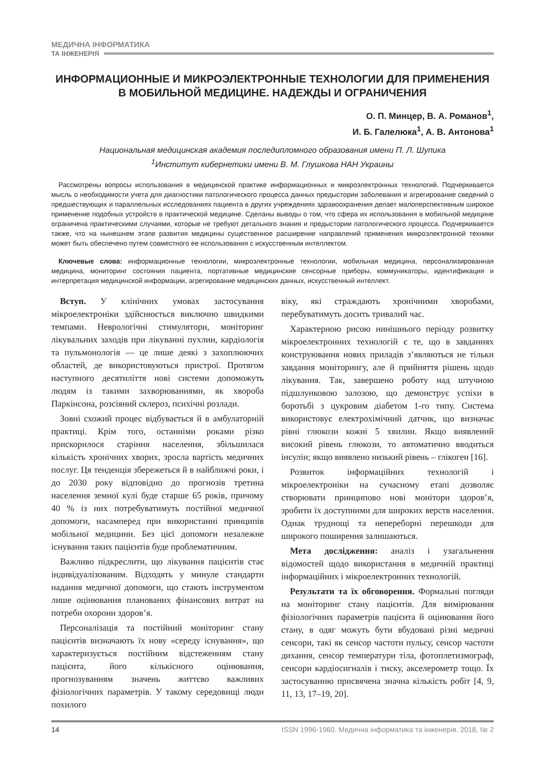МЕДИЧНА ІНФОРМАТИКА
ТА ІНЖЕНЕРІЯ
ИНФОРМАЦИОННЫЕ И МИКРОЭЛЕКТРОННЫЕ ТЕХНОЛОГИИ ДЛЯ ПРИМЕНЕНИЯ В МОБИЛЬНОЙ МЕДИЦИНЕ. НАДЕЖДЫ И ОГРАНИЧЕНИЯ
О. П. Минцер, В. А. Романов<sup>1</sup>,
И. Б. Галелюка<sup>1</sup>, А. В. Антонова<sup>1</sup>
Национальная медицинская академия последипломного образования имени П. Л. Шупика
<sup>1</sup> Институт кибернетики имени В. М. Глушкова НАН Украины
Рассмотрены вопросы использования в медицинской практике информационных и микроэлектронных технологий. Подчеркивается мысль о необходимости учета для диагностики патологического процесса данных предыстории заболевания и агрегирование сведений о предшествующих и параллельных исследованиях пациента в других учреждениях здравоохранения делает малоперспективным широкое применение подобных устройств в практической медицине. Сделаны выводы о том, что сфера их использования в мобильной медицине ограничена практическими случаями, которые не требуют детального знания и предыстории патологического процесса. Подчеркивается также, что на нынешнем этапе развития медицины существенное расширение направлений применения микроэлектронной техники может быть обеспечено путем совместного ее использования с искусственным интеллектом.
Ключевые слова: информационные технологии, микроэлектронные технологии, мобильная медицина, персонализированная медицина, мониторинг состояния пациента, портативные медицинские сенсорные приборы, коммуникаторы, идентификация и интерпретация медицинской информации, агрегирование медицинских данных, искусственный интеллект.
Вступ. У клінічних умовах застосування мікроелектроніки здійснюється виключно швидкими темпами. Неврологічні стимулятори, моніторинг лікувальних заходів при лікуванні пухлин, кардіологія та пульмонологія — це лише деякі з захоплюючих областей, де використовуються пристрої. Протягом наступного десятиліття нові системи допоможуть людям із такими захворюваннями, як хвороба Паркінсона, розсіяний склероз, психічні розлади.
Зовні схожий процес відбувається й в амбулаторній практиці. Крім того, останніми роками різко прискорилося старіння населення, збільшилася кількість хронічних хворих, зросла вартість медичних послуг. Ця тенденція збережеться й в найближчі роки, і до 2030 року відповідно до прогнозів третина населення земної кулі буде старше 65 років, причому 40 % із них потребуватимуть постійної медичної допомоги, насамперед при використанні принципів мобільної медицини. Без цієї допомоги незалежне існування таких пацієнтів буде проблематичним.
Важливо підкреслити, що лікування пацієнтів стає індивідуалізованим. Відходять у минуле стандарти надання медичної допомоги, що стають інструментом лише оцінювання планованих фінансових витрат на потреби охорони здоров’я.
Персоналізація та постійний моніторинг стану пацієнтів визначають їх нову «середу існування», що характеризується постійним відстеженням стану пацієнта, його кількісного оцінювання, прогнозуванням значень життєво важливих фізіологічних параметрів. У такому середовищі люди похилого
віку, які страждають хронічними хворобами, перебуватимуть досить тривалий час.
Характерною рисою нинішнього періоду розвитку мікроелектронних технологій є те, що в завданнях конструювання нових приладів з’являються не тільки завдання моніторингу, але й прийняття рішень щодо лікування. Так, завершено роботу над штучною підшлунковою залозою, що демонструє успіхи в боротьбі з цукровим діабетом 1-го типу. Система використовує електрохімічний датчик, що визначає рівні глюкози кожні 5 хвилин. Якщо виявлений високий рівень глюкози, то автоматично вводиться інсулін; якщо виявлено низький рівень – глікоген [16].
Розвиток інформаційних технологій і мікроелектроніки на сучасному етапі дозволяє створювати принципово нові монітори здоров’я, зробити їх доступними для широких верств населення. Однак труднощі та непереборні перешкоди для широкого поширення залишаються.
Мета дослідження: аналіз і узагальнення відомостей щодо використання в медичній практиці інформаційних і мікроелектронних технологій.
Результати та їх обговорення. Формальні погляди на моніторинг стану пацієнтів. Для вимірювання фізіологічних параметрів пацієнта й оцінювання його стану, в одяг можуть бути вбудовані різні медичні сенсори, такі як сенсор частоти пульсу, сенсор частоти дихання, сенсор температури тіла, фотоплетизмограф, сенсори кардіосигналів і тиску, акселерометр тощо. Їх застосуванню присвячена значна кількість робіт [4, 9, 11, 13, 17–19, 20].
14 ISSN 1996-1960. Медична інформатика та інженерія. 2018, № 2